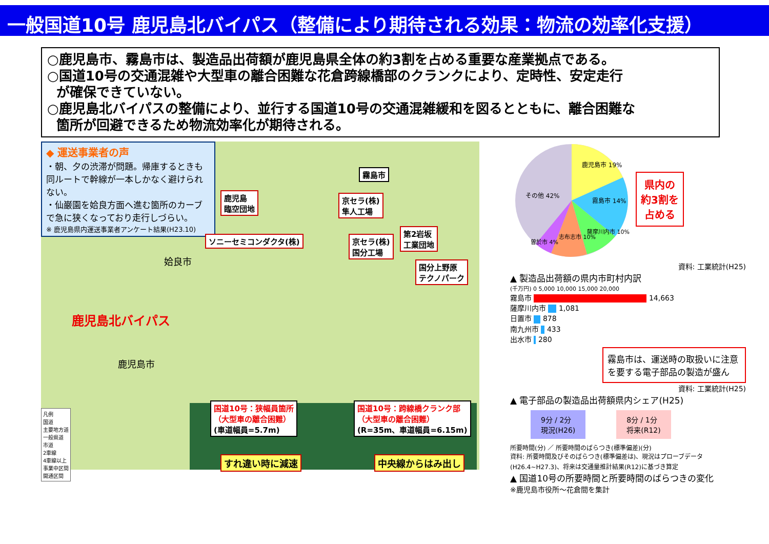一般国道10号 鹿児島北バイパス（整備により期待される効果：物流の効率化支援）
○鹿児島市、霧島市は、製造品出荷額が鹿児島県全体の約3割を占める重要な産業拠点である。
○国道10号の交通混雑や大型車の離合困難な花倉跨線橋部のクランクにより、定時性、安定走行
が確保できていない。
○鹿児島北バイパスの整備により、並行する国道10号の交通混雑緩和を図るとともに、離合困難な
箇所が回避できるため物流効率化が期待される。
◆ 運送事業者の声
・朝、夕の渋滞が問題。帰庫するときも同ルートで幹線が一本しかなく避けられない。
・仙巌園を姶良方面へ進む箇所のカーブで急に狭くなっており走行しづらい。
※ 鹿児島県内運送事業者アンケート結果(H23.10)
霧島市
鹿児島
臨空団地
京セラ(株)
隼人工場
ソニーセミコンダクタ(株)
京セラ(株)
国分工場
第2岩坂
工業団地
国分上野原
テクノパーク
鹿児島北バイパス
鹿児島市
姶良市
国道10号：狭幅員箇所
（大型車の離合困難）
(車道幅員=5.7m)
国道10号：跨線橋クランク部
（大型車の離合困難）
(R=35m、車道幅員=6.15m)
すれ違い時に減速 中央線からはみ出し
凡例
国道
主要地方道
一般県道
市道
2車線
4車線以上
事業中区間
開通区間
鹿児島市 19%
霧島市 14%
薩摩川内市 10%
志布志市 10%
曽於市 4%
その他 42%
県内の
約3割を
占める
資料: 工業統計(H25)
▲ 製造品出荷額の県内市町村内訳
(千万円) 0 5,000 10,000 15,000 20,000
霧島市 14,663
薩摩川内市 1,081
日置市 878
南九州市 433
出水市 280
霧島市は、運送時の取扱いに注意を要する電子部品の製造が盛ん
資料: 工業統計(H25)
▲ 電子部品の製造品出荷額県内シェア(H25)
9分 / 2分
現況(H26)
8分 / 1分
将来(R12)
所要時間(分) ／ 所要時間のばらつき(標準偏差)(分)
資料: 所要時間及びそのばらつき(標準偏差は)、現況はプローブデータ(H26.4~H27.3)、将来は交通量推計結果(R12)に基づき算定
▲ 国道10号の所要時間と所要時間のばらつきの変化
※鹿児島市役所～花倉間を集計